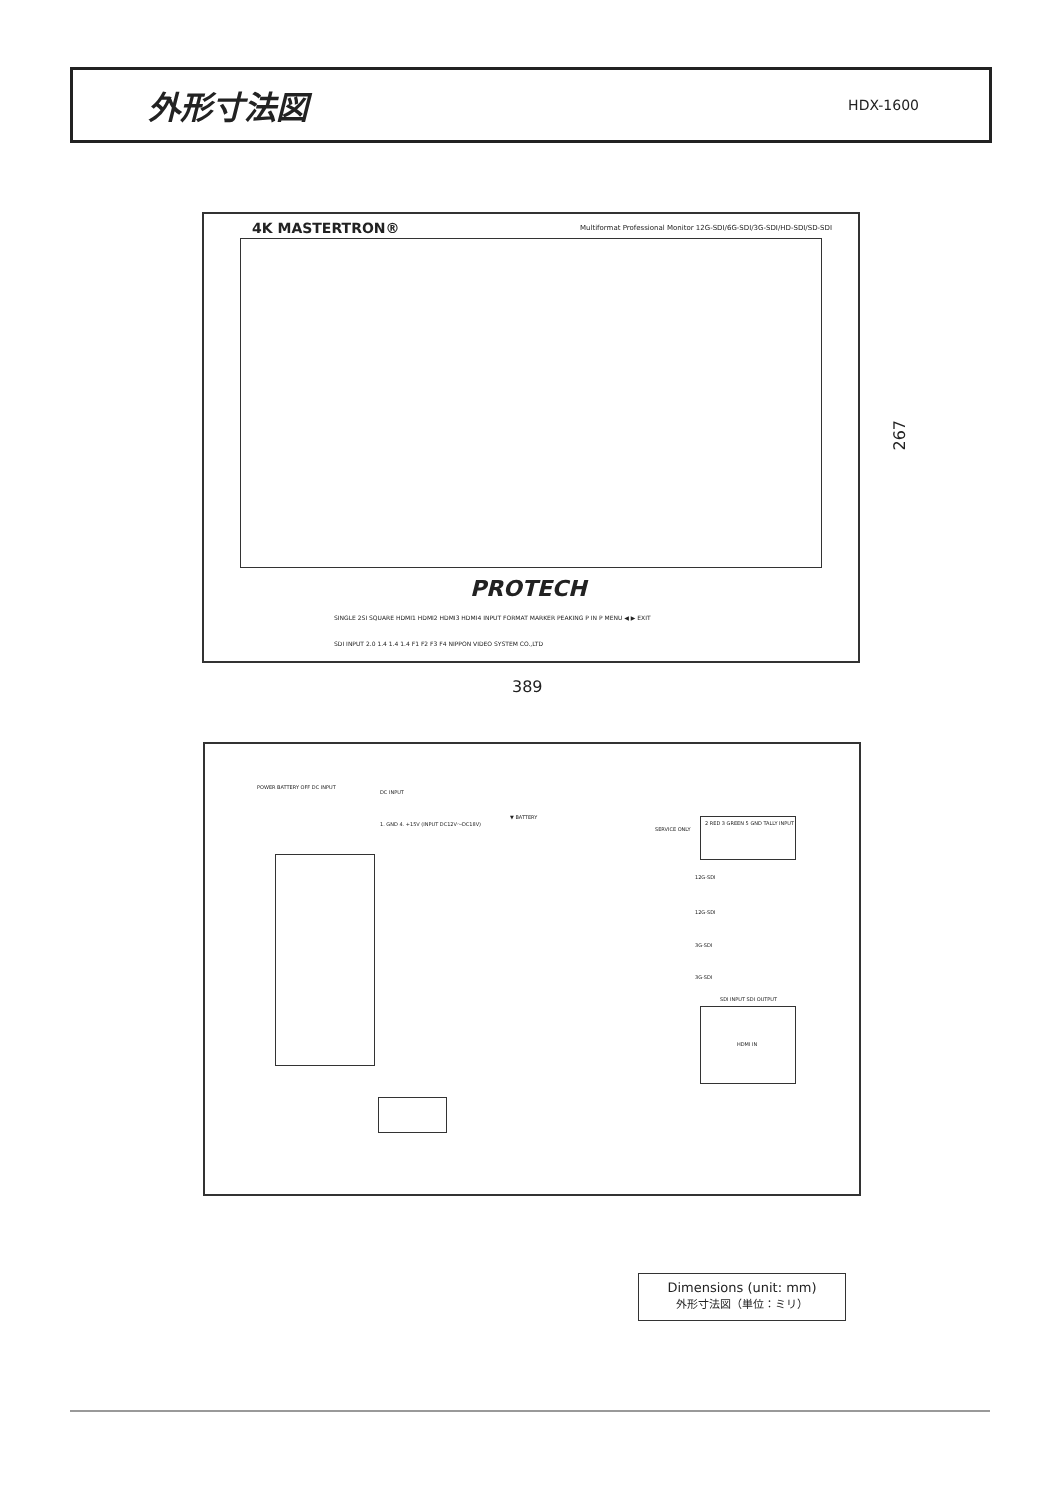外形寸法図
HDX-1600
4K MASTERTRON® Multiformat Professional Monitor 12G-SDI/6G-SDI/3G-SDI/HD-SDI/SD-SDI
PROTECH
SINGLE 2SI SQUARE HDMI1 HDMI2 HDMI3 HDMI4 INPUT FORMAT MARKER PEAKING P IN P MENU ◀ ▶ EXIT
SDI INPUT 2.0 1.4 1.4 1.4 F1 F2 F3 F4 NIPPON VIDEO SYSTEM CO.,LTD
267
389
POWER BATTERY OFF DC INPUT
DC INPUT
1. GND 4. +15V (INPUT DC12V〜DC18V)
▼ BATTERY
SERVICE ONLY
2 RED 3 GREEN 5 GND TALLY INPUT
12G-SDI
12G-SDI
3G-SDI
3G-SDI
SDI INPUT SDI OUTPUT
HDMI IN
Dimensions (unit: mm)
外形寸法図（単位：ミリ）